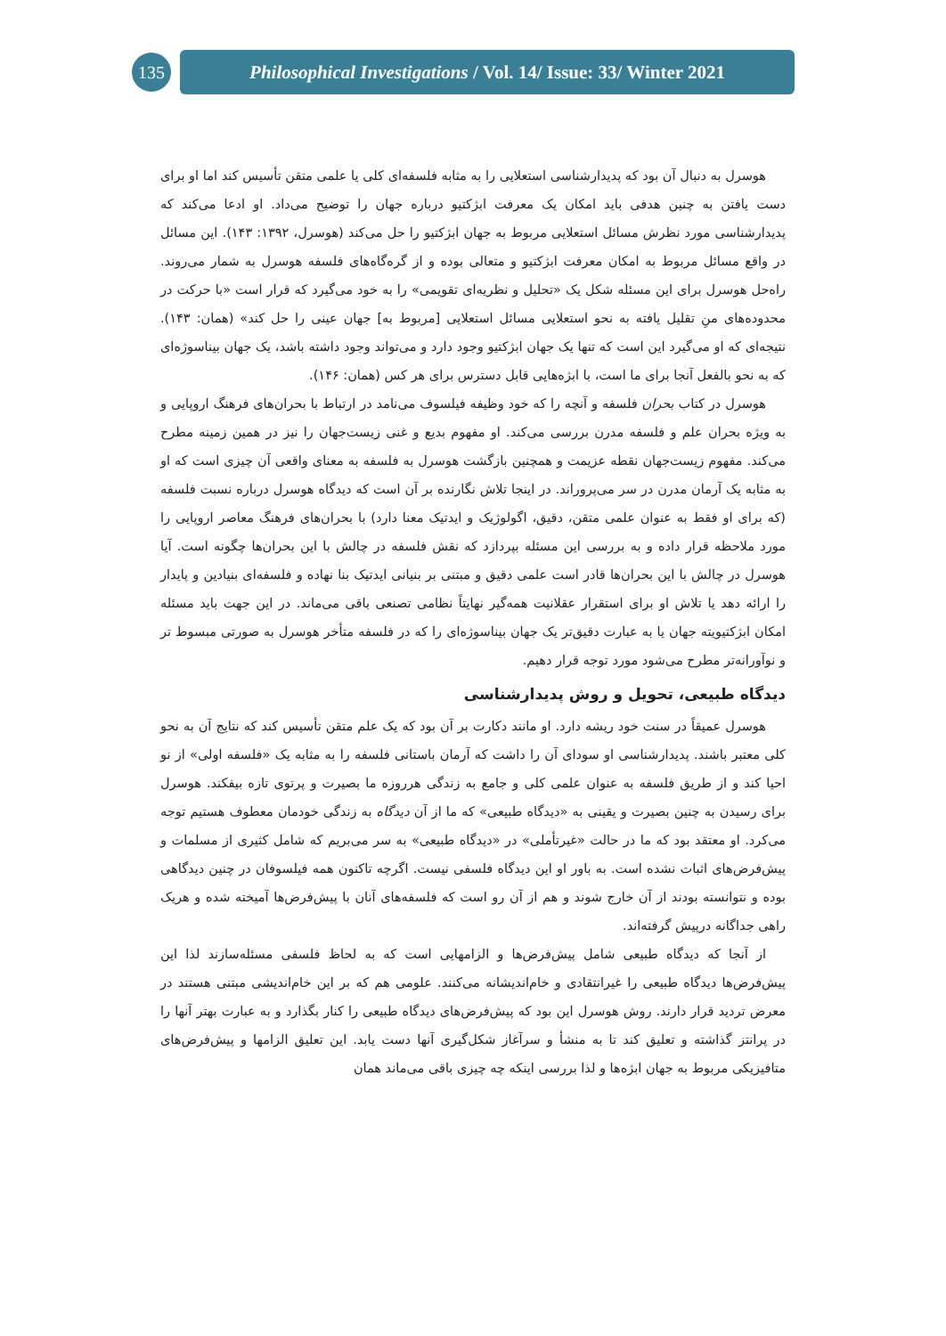135
Philosophical Investigations / Vol. 14/ Issue: 33/ Winter 2021
هوسرل به دنبال آن بود که پدیدارشناسی استعلایی را به مثابه فلسفه‌ای کلی یا علمی متقن تأسیس کند اما او برای دست یافتن به چنین هدفی باید امکان یک معرفت ابژکتیو درباره جهان را توضیح می‌داد. او ادعا می‌کند که پدیدارشناسی مورد نظرش مسائل استعلایی مربوط به جهان ابژکتیو را حل می‌کند (هوسرل، ۱۳۹۲: ۱۴۳). این مسائل در واقع مسائل مربوط به امکان معرفت ابژکتیو و متعالی بوده و از گره‌گاه‌های فلسفه هوسرل به شمار می‌روند. راه‌حل هوسرل برای این مسئله شکل یک «تحلیل و نظریه‌ای تقویمی» را به خود می‌گیرد که قرار است «با حرکت در محدوده‌های منِ تقلیل یافته به نحو استعلایی مسائل استعلایی [مربوط به] جهان عینی را حل کند» (همان: ۱۴۳). نتیجه‌ای که او می‌گیرد این است که تنها یک جهان ابژکتیو وجود دارد و می‌تواند وجود داشته باشد، یک جهان بیناسوژه‌ای که به نحو بالفعل آنجا برای ما است، با ابژه‌هایی قابل دسترس برای هر کس (همان: ۱۴۶).
هوسرل در کتاب بحران فلسفه و آنچه را که خود وظیفه فیلسوف می‌نامد در ارتباط با بحران‌های فرهنگ اروپایی و به ویژه بحران علم و فلسفه مدرن بررسی می‌کند. او مفهوم بدیع و غنی زیست‌جهان را نیز در همین زمینه مطرح می‌کند. مفهوم زیست‌جهان نقطه عزیمت و همچنین بازگشت هوسرل به فلسفه به معنای واقعی آن چیزی است که او به مثابه یک آرمان مدرن در سر می‌پروراند. در اینجا تلاش نگارنده بر آن است که دیدگاه هوسرل درباره نسبت فلسفه (که برای او فقط به عنوان علمی متقن، دقیق، اگولوژیک و ایدتیک معنا دارد) با بحران‌های فرهنگ معاصر اروپایی را مورد ملاحظه قرار داده و به بررسی این مسئله بپردازد که نقش فلسفه در چالش با این بحران‌ها چگونه است. آیا هوسرل در چالش با این بحران‌ها قادر است علمی دقیق و مبتنی بر بنیانی ایدتیک بنا نهاده و فلسفه‌ای بنیادین و پایدار را ارائه دهد یا تلاش او برای استقرار عقلانیت همه‌گیر نهایتاً نظامی تصنعی باقی می‌ماند. در این جهت باید مسئله امکان ابژکتیویته جهان یا به عبارت دقیق‌تر یک جهان بیناسوژه‌ای را که در فلسفه متأخر هوسرل به صورتی مبسوط تر و نوآورانه‌تر مطرح می‌شود مورد توجه قرار دهیم.
دیدگاه طبیعی، تحویل و روش پدیدارشناسی
هوسرل عمیقاً در سنت خود ریشه دارد. او مانند دکارت بر آن بود که یک علم متقن تأسیس کند که نتایج آن به نحو کلی معتبر باشند. پدیدارشناسی او سودای آن را داشت که آرمان باستانی فلسفه را به مثابه یک «فلسفه اولی» از نو احیا کند و از طریق فلسفه به عنوان علمی کلی و جامع به زندگی هرروزه ما بصیرت و پرتوی تازه بیفکند. هوسرل برای رسیدن به چنین بصیرت و یقینی به «دیدگاه طبیعی» که ما از آن دیدگاه به زندگی خودمان معطوف هستیم توجه می‌کرد. او معتقد بود که ما در حالت «غیرتأملی» در «دیدگاه طبیعی» به سر می‌بریم که شامل کثیری از مسلمات و پیش‌فرض‌های اثبات نشده است. به باور او این دیدگاه فلسفی نیست. اگرچه تاکنون همه فیلسوفان در چنین دیدگاهی بوده و نتوانسته بودند از آن خارج شوند و هم از آن رو است که فلسفه‌های آنان با پیش‌فرض‌ها آمیخته شده و هریک راهی جداگانه درپیش گرفته‌اند.
از آنجا که دیدگاه طبیعی شامل پیش‌فرض‌ها و الزامهایی است که به لحاظ فلسفی مسئله‌سازند لذا این پیش‌فرض‌ها دیدگاه طبیعی را غیرانتقادی و خام‌اندیشانه می‌کنند. علومی هم که بر این خام‌اندیشی مبتنی هستند در معرض تردید قرار دارند. روش هوسرل این بود که پیش‌فرض‌های دیدگاه طبیعی را کنار بگذارد و به عبارت بهتر آنها را در پرانتز گذاشته و تعلیق کند تا به منشأ و سرآغاز شکل‌گیری آنها دست یابد. این تعلیق الزامها و پیش‌فرض‌های متافیزیکی مربوط به جهان ابژه‌ها و لذا بررسی اینکه چه چیزی باقی می‌ماند همان